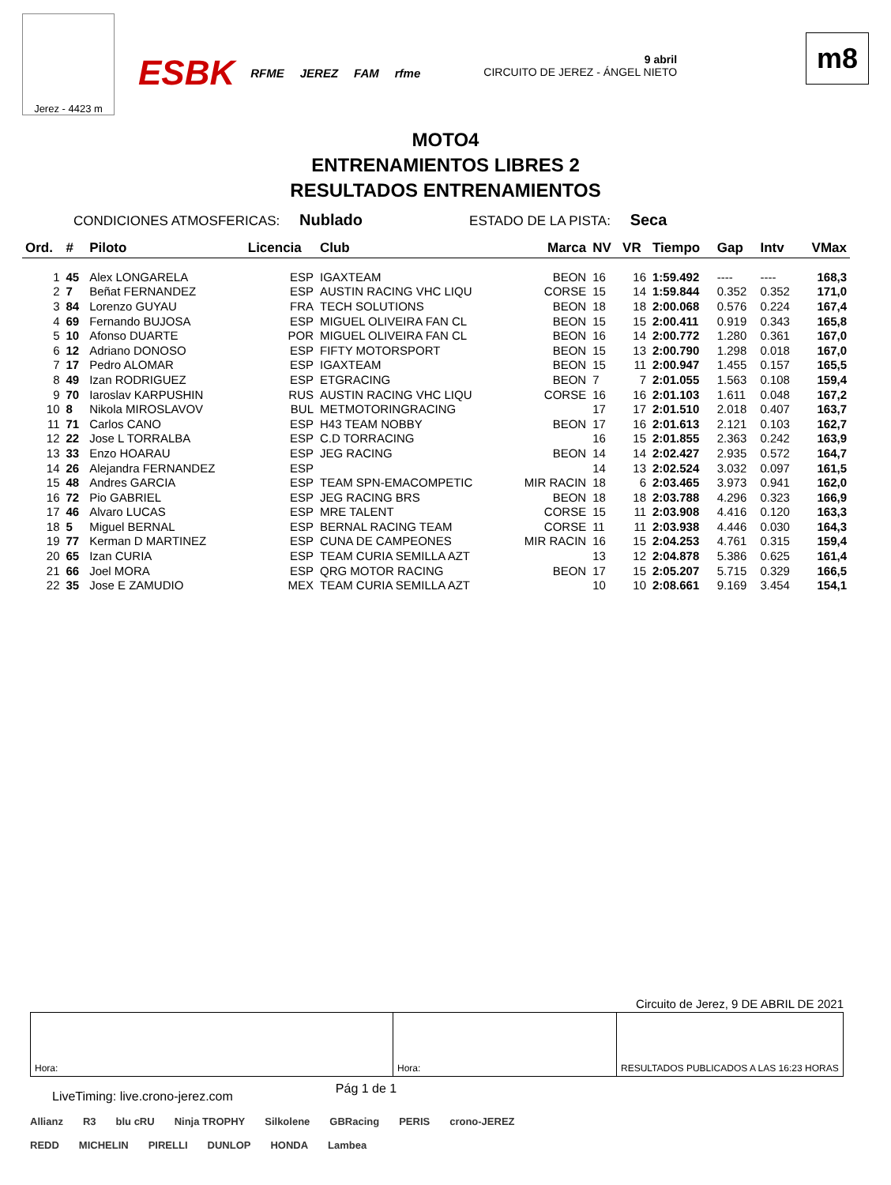Jerez - 4423 m
ESBK RFME JEREZ FAM rfme 9 abril
CIRCUITO DE JEREZ - ÁNGEL NIETO
m8
MOTO4
ENTRENAMIENTOS LIBRES 2
RESULTADOS ENTRENAMIENTOS
CONDICIONES ATMOSFERICAS: Nublado ESTADO DE LA PISTA: Seca
| Ord. | # | Piloto | Licencia | Club | Marca | NV | VR | Tiempo | Gap | Intv | VMax |
| --- | --- | --- | --- | --- | --- | --- | --- | --- | --- | --- | --- |
| 1 | 45 | Alex LONGARELA | ESP | IGAXTEAM | BEON | 16 | 16 | 1:59.492 | ---- | ---- | 168,3 |
| 2 | 7 | Beñat FERNANDEZ | ESP | AUSTIN RACING VHC LIQU | CORSE | 15 | 14 | 1:59.844 | 0.352 | 0.352 | 171,0 |
| 3 | 84 | Lorenzo GUYAU | FRA | TECH SOLUTIONS | BEON | 18 | 18 | 2:00.068 | 0.576 | 0.224 | 167,4 |
| 4 | 69 | Fernando BUJOSA | ESP | MIGUEL OLIVEIRA FAN CL | BEON | 15 | 15 | 2:00.411 | 0.919 | 0.343 | 165,8 |
| 5 | 10 | Afonso DUARTE | POR | MIGUEL OLIVEIRA FAN CL | BEON | 16 | 14 | 2:00.772 | 1.280 | 0.361 | 167,0 |
| 6 | 12 | Adriano DONOSO | ESP | FIFTY MOTORSPORT | BEON | 15 | 13 | 2:00.790 | 1.298 | 0.018 | 167,0 |
| 7 | 17 | Pedro ALOMAR | ESP | IGAXTEAM | BEON | 15 | 11 | 2:00.947 | 1.455 | 0.157 | 165,5 |
| 8 | 49 | Izan RODRIGUEZ | ESP | ETGRACING | BEON | 7 | 7 | 2:01.055 | 1.563 | 0.108 | 159,4 |
| 9 | 70 | Iaroslav KARPUSHIN | RUS | AUSTIN RACING VHC LIQU | CORSE | 16 | 16 | 2:01.103 | 1.611 | 0.048 | 167,2 |
| 10 | 8 | Nikola MIROSLAVOV | BUL | METMOTORINGRACING | | 17 | 17 | 2:01.510 | 2.018 | 0.407 | 163,7 |
| 11 | 71 | Carlos CANO | ESP | H43 TEAM NOBBY | BEON | 17 | 16 | 2:01.613 | 2.121 | 0.103 | 162,7 |
| 12 | 22 | Jose L TORRALBA | ESP | C.D TORRACING | | 16 | 15 | 2:01.855 | 2.363 | 0.242 | 163,9 |
| 13 | 33 | Enzo HOARAU | ESP | JEG RACING | BEON | 14 | 14 | 2:02.427 | 2.935 | 0.572 | 164,7 |
| 14 | 26 | Alejandra FERNANDEZ | ESP | | | 14 | 13 | 2:02.524 | 3.032 | 0.097 | 161,5 |
| 15 | 48 | Andres GARCIA | ESP | TEAM SPN-EMACOMPETIC | MIR RACIN | 18 | 6 | 2:03.465 | 3.973 | 0.941 | 162,0 |
| 16 | 72 | Pio GABRIEL | ESP | JEG RACING BRS | BEON | 18 | 18 | 2:03.788 | 4.296 | 0.323 | 166,9 |
| 17 | 46 | Alvaro LUCAS | ESP | MRE TALENT | CORSE | 15 | 11 | 2:03.908 | 4.416 | 0.120 | 163,3 |
| 18 | 5 | Miguel BERNAL | ESP | BERNAL RACING TEAM | CORSE | 11 | 11 | 2:03.938 | 4.446 | 0.030 | 164,3 |
| 19 | 77 | Kerman D MARTINEZ | ESP | CUNA DE CAMPEONES | MIR RACIN | 16 | 15 | 2:04.253 | 4.761 | 0.315 | 159,4 |
| 20 | 65 | Izan CURIA | ESP | TEAM CURIA SEMILLA AZT | | 13 | 12 | 2:04.878 | 5.386 | 0.625 | 161,4 |
| 21 | 66 | Joel MORA | ESP | QRG MOTOR RACING | BEON | 17 | 15 | 2:05.207 | 5.715 | 0.329 | 166,5 |
| 22 | 35 | Jose E ZAMUDIO | MEX | TEAM CURIA SEMILLA AZT | | 10 | 10 | 2:08.661 | 9.169 | 3.454 | 154,1 |
Circuito de Jerez, 9 DE ABRIL DE 2021
Hora: Hora: RESULTADOS PUBLICADOS A LAS 16:23 HORAS
LiveTiming: live.crono-jerez.com Pág 1 de 1
Allianz R3 blu cRU Ninja TROPHY Silkolene GBRacing PERIS crono-JEREZ
REDD MICHELIN PIRELLI DUNLOP HONDA Lambea